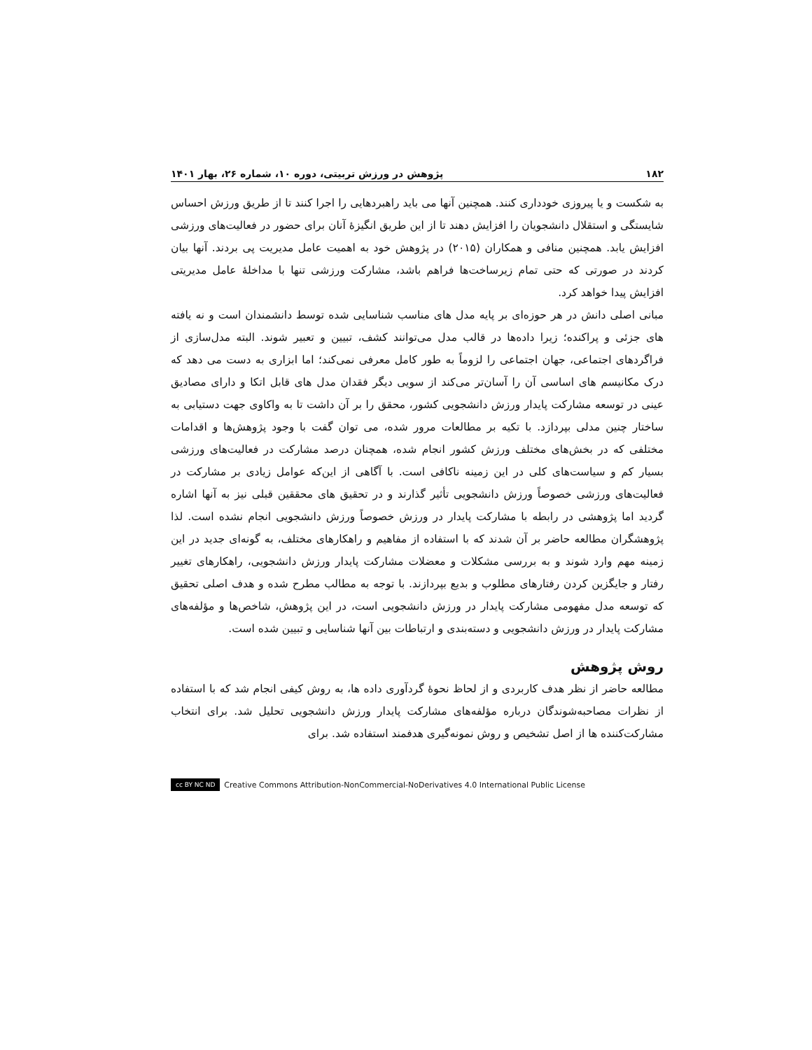۱۸۲ پژوهش در ورزش تربیتی، دوره ۱۰، شماره ۲۶، بهار ۱۴۰۱
به شکست و یا پیروزی خودداری کنند. همچنین آنها می باید راهبردهایی را اجرا کنند تا از طریق ورزش احساس شایستگی و استقلال دانشجویان را افزایش دهند تا از این طریق انگیزهٔ آنان برای حضور در فعالیت‌های ورزشی افزایش یابد. همچنین منافی و همکاران (۲۰۱۵) در پژوهش خود به اهمیت عامل مدیریت پی بردند. آنها بیان کردند در صورتی که حتی تمام زیرساخت‌ها فراهم باشد، مشارکت ورزشی تنها با مداخلهٔ عامل مدیریتی افزایش پیدا خواهد کرد.
مبانی اصلی دانش در هر حوزه‌ای بر پایه مدل های مناسب شناسایی شده توسط دانشمندان است و نه یافته های جزئی و پراکنده؛ زیرا داده‌ها در قالب مدل می‌توانند کشف، تبیین و تعبیر شوند. البته مدل‌سازی از فراگردهای اجتماعی، جهان اجتماعی را لزوماً به طور کامل معرفی نمی‌کند؛ اما ابزاری به دست می دهد که درک مکانیسم های اساسی آن را آسان‌تر می‌کند از سویی دیگر فقدان مدل های قابل اتکا و دارای مصادیق عینی در توسعه مشارکت پایدار ورزش دانشجویی کشور، محقق را بر آن داشت تا به واکاوی جهت دستیابی به ساختار چنین مدلی بپردازد. با تکیه بر مطالعات مرور شده، می توان گفت با وجود پژوهش‌ها و اقدامات مختلفی که در بخش‌های مختلف ورزش کشور انجام شده، همچنان درصد مشارکت در فعالیت‌های ورزشی بسیار کم و سیاست‌های کلی در این زمینه ناکافی است. با آگاهی از این‌که عوامل زیادی بر مشارکت در فعالیت‌های ورزشی خصوصاً ورزش دانشجویی تأثیر گذارند و در تحقیق های محققین قبلی نیز به آنها اشاره گردید اما پژوهشی در رابطه با مشارکت پایدار در ورزش خصوصاً ورزش دانشجویی انجام نشده است. لذا پژوهشگران مطالعه حاضر بر آن شدند که با استفاده از مفاهیم و راهکارهای مختلف، به گونه‌ای جدید در این زمینه مهم وارد شوند و به بررسی مشکلات و معضلات مشارکت پایدار ورزش دانشجویی، راهکارهای تغییر رفتار و جایگزین کردن رفتارهای مطلوب و بدیع بپردازند. با توجه به مطالب مطرح شده و هدف اصلی تحقیق که توسعه مدل مفهومی مشارکت پایدار در ورزش دانشجویی است، در این پژوهش، شاخص‌ها و مؤلفه‌های مشارکت پایدار در ورزش دانشجویی و دسته‌بندی و ارتباطات بین آنها شناسایی و تبیین شده است.
روش پژوهش
مطالعه حاضر از نظر هدف کاربردی و از لحاظ نحوهٔ گردآوری داده ها، به روش کیفی انجام شد که با استفاده از نظرات مصاحبه‌شوندگان درباره مؤلفه‌های مشارکت پایدار ورزش دانشجویی تحلیل شد. برای انتخاب مشارکت‌کننده ها از اصل تشخیص و روش نمونه‌گیری هدفمند استفاده شد. برای
cc BY NC ND Creative Commons Attribution-NonCommercial-NoDerivatives 4.0 International Public License